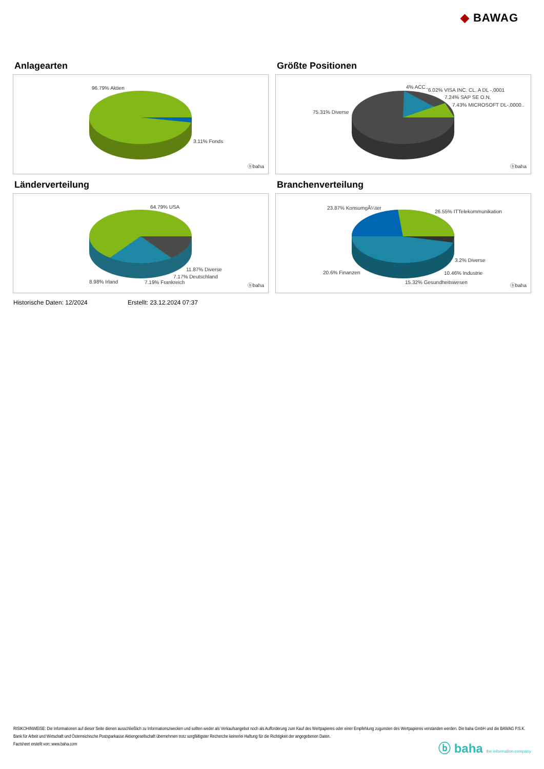◆ BAWAG
Anlagearten
96.79% Aktien
3.11% Fonds
ⓑbaha
Größte Positionen
4% ACC..
6.02% VISA INC. CL. A DL -,0001
7.24% SAP SE O.N.
7.43% MICROSOFT DL-,0000..
75.31% Diverse
ⓑbaha
Länderverteilung
64.79% USA
11.87% Diverse
7.17% Deutschland
8.98% Irland 7.19% Frankreich
ⓑbaha
Branchenverteilung
23.87% KonsumgÃ¼ter
26.55% ITTelekommunikation
3.2% Diverse
20.6% Finanzen 10.46% Industrie
15.32% Gesundheitswesen
ⓑbaha
Historische Daten: 12/2024 Erstellt: 23.12.2024 07:37
RISIKOHINWEISE: Die Informationen auf dieser Seite dienen ausschließlich zu Informationszwecken und sollten weder als Verkaufsangebot noch als Aufforderung zum Kauf des Wertpapieres oder einer Empfehlung zugunsten des Wertpapieres verstanden werden. Die baha GmbH und die BAWAG P.S.K. Bank für Arbeit und Wirtschaft und Österreichische Postsparkasse Aktiengesellschaft übernehmen trotz sorgfältigster Recherche keinerlei Haftung für die Richtigkeit der angegebenen Daten.
Factsheet erstellt von: www.baha.com
ⓑ baha the information company